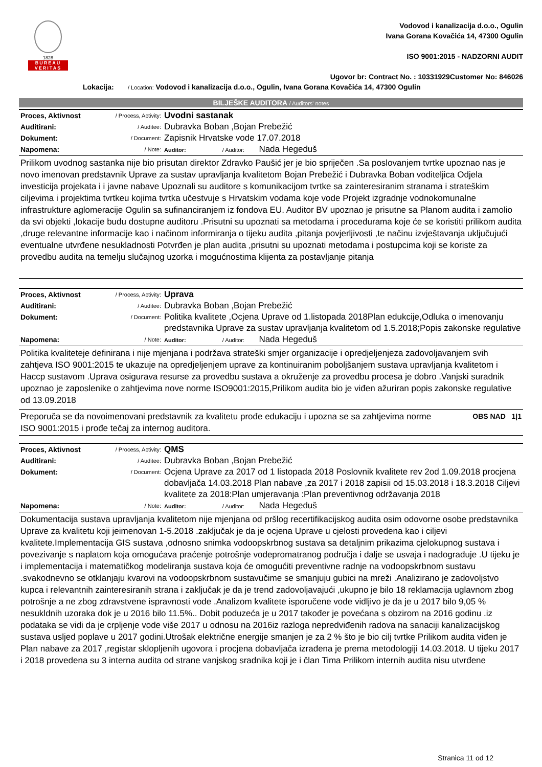1828
BUREAU
VERITAS
Vodovod i kanalizacija d.o.o., Ogulin
Ivana Gorana Kovačića 14, 47300 Ogulin
ISO 9001:2015 - NADZORNI AUDIT
Ugovor br: Contract No. : 10331929Customer No: 846026
Lokacija: / Location: Vodovod i kanalizacija d.o.o., Ogulin, Ivana Gorana Kovačića 14, 47300 Ogulin
BILJEŠKE AUDITORA / Auditors' notes
Proces, Aktivnost
/ Process, Activity:
Uvodni sastanak
Auditirani:
/ Auditee:
Dubravka Boban ,Bojan Prebežić
Dokument:
/ Document:
Zapisnik Hrvatske vode 17.07.2018
Napomena:
/ Note: Auditor: / Auditor: Nada Hegeduš
Prilikom uvodnog sastanka nije bio prisutan direktor Zdravko Paušić jer je bio spriječen .Sa poslovanjem tvrtke upoznao nas je novo imenovan predstavnik Uprave za sustav upravljanja kvalitetom Bojan Prebežić i Dubravka Boban voditeljica Odjela investicija projekata i i javne nabave Upoznali su auditore s komunikacijom tvrtke sa zainteresiranim stranama i strateškim ciljevima i projektima tvrtkeu kojima tvrtka učestvuje s Hrvatskim vodama koje vode Projekt izgradnje vodnokomunalne infrastrukture aglomeracije Ogulin sa sufinanciranjem iz fondova EU. Auditor BV upoznao je prisutne sa Planom audita i zamolio da svi objekti ,lokacije budu dostupne auditoru .Prisutni su upoznati sa metodama i procedurama koje će se koristiti prilikom audita ,druge relevantne informacije kao i načinom informiranja o tijeku audita ,pitanja povjerljivosti ,te načinu izvještavanja uključujući eventualne utvrđene nesukladnosti Potvrđen je plan audita ,prisutni su upoznati metodama i postupcima koji se koriste za provedbu audita na temelju slučajnog uzorka i mogućnostima klijenta za postavljanje pitanja
Proces, Aktivnost
/ Process, Activity:
Uprava
Auditirani:
/ Auditee:
Dubravka Boban ,Bojan Prebežić
Dokument:
/ Document:
Politika kvalitete ,Ocjena Uprave od 1.listopada 2018Plan edukcije,Odluka o imenovanju predstavnika Uprave za sustav upravljanja kvalitetom od 1.5.2018;Popis zakonske regulative
Napomena:
/ Note: Auditor: / Auditor: Nada Hegeduš
Politika kvaliteteje definirana i nije mjenjana i podržava strateški smjer organizacije i opredjeljenjeza zadovoljavanjem svih zahtjeva ISO 9001:2015 te ukazuje na opredjeljenjem uprave za kontinuiranim poboljšanjem sustava upravljanja kvalitetom i Haccp sustavom .Uprava osigurava resurse za provedbu sustava a okruženje za provedbu procesa je dobro .Vanjski suradnik upoznao je zaposlenike o zahtjevima nove norme ISO9001:2015,Prilikom audita bio je viđen ažuriran popis zakonske regulative od 13.09.2018
Preporuča se da novoimenovani predstavnik za kvalitetu prođe edukaciju i upozna se sa zahtjevima norme ISO 9001:2015 i prođe tečaj za internog auditora.
OBS NAD 1|1
Proces, Aktivnost
/ Process, Activity:
QMS
Auditirani:
/ Auditee:
Dubravka Boban ,Bojan Prebežić
Dokument:
/ Document:
Ocjena Uprave za 2017 od 1 listopada 2018 Poslovnik kvalitete rev 2od 1.09.2018 procjena dobavljača 14.03.2018 Plan nabave ,za 2017 i 2018 zapisii od 15.03.2018 i 18.3.2018 Ciljevi kvalitete za 2018:Plan umjeravanja :Plan preventivnog održavanja 2018
Napomena:
/ Note: Auditor: / Auditor: Nada Hegeduš
Dokumentacija sustava upravljanja kvalitetom nije mjenjana od pršlog recertifikacijskog audita osim odovorne osobe predstavnika Uprave za kvalitetu koji jeimenovan 1-5.2018 .zaključak je da je ocjena Uprave u cjelosti provedena kao i ciljevi kvalitete.Implementacija GIS sustava ,odnosno snimka vodoopskrbnog sustava sa detaljnim prikazima cjelokupnog sustava i povezivanje s naplatom koja omogućava praćenje potrošnje vodepromatranog područja i dalje se usvaja i nadograđuje .U tijeku je i implementacija i matematičkog modeliranja sustava koja će omogućiti preventivne radnje na vodoopskrbnom sustavu .svakodnevno se otklanjaju kvarovi na vodoopskrbnom sustavučime se smanjuju gubici na mreži .Analizirano je zadovoljstvo kupca i relevantnih zainteresiranih strana i zaključak je da je trend zadovoljavajući ,ukupno je bilo 18 reklamacija uglavnom zbog potrošnje a ne zbog zdravstvene ispravnosti vode .Analizom kvalitete isporučene vode vidljivo je da je u 2017 bilo 9,05 % nesukldnih uzoraka dok je u 2016 bilo 11.5%.. Dobit poduzeća je u 2017 također je povećana s obzirom na 2016 godinu .iz podataka se vidi da je crpljenje vode više 2017 u odnosu na 2016iz razloga nepredviđenih radova na sanaciji kanalizacijskog sustava usljed poplave u 2017 godini.Utrošak električne energije smanjen je za 2 % što je bio cilj tvrtke Prilikom audita viđen je Plan nabave za 2017 ,registar sklopljenih ugovora i procjena dobavljača izrađena je prema metodologiji 14.03.2018. U tijeku 2017 i 2018 provedena su 3 interna audita od strane vanjskog sradnika koji je i član Tima Prilikom internih audita nisu utvrđene
Stranica 11 od 12